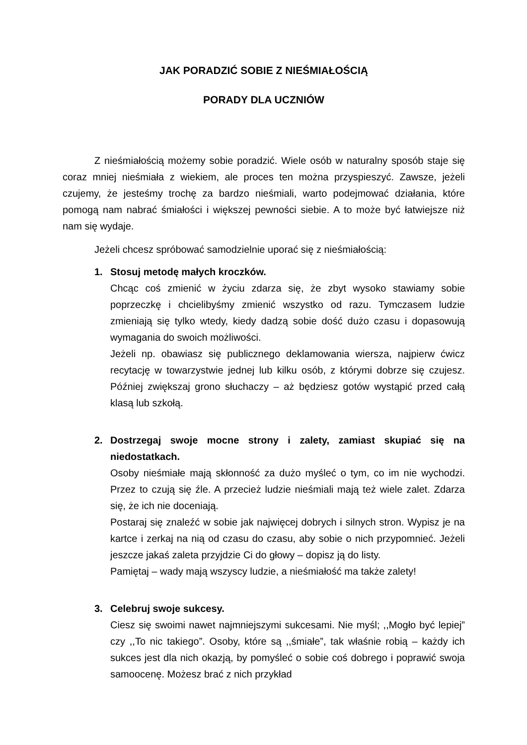JAK PORADZIĆ SOBIE Z NIEŚMIAŁOŚCIĄ
PORADY DLA UCZNIÓW
Z nieśmiałością możemy sobie poradzić. Wiele osób w naturalny sposób staje się coraz mniej nieśmiała z wiekiem, ale proces ten można przyspieszyć. Zawsze, jeżeli czujemy, że jesteśmy trochę za bardzo nieśmiali, warto podejmować działania, które pomogą nam nabrać śmiałości i większej pewności siebie. A to może być łatwiejsze niż nam się wydaje.
Jeżeli chcesz spróbować samodzielnie uporać się z nieśmiałością:
1. Stosuj metodę małych kroczków.
Chcąc coś zmienić w życiu zdarza się, że zbyt wysoko stawiamy sobie poprzeczkę i chcielibyśmy zmienić wszystko od razu. Tymczasem ludzie zmieniają się tylko wtedy, kiedy dadzą sobie dość dużo czasu i dopasowują wymagania do swoich możliwości.
Jeżeli np. obawiasz się publicznego deklamowania wiersza, najpierw ćwicz recytację w towarzystwie jednej lub kilku osób, z którymi dobrze się czujesz. Później zwiększaj grono słuchaczy – aż będziesz gotów wystąpić przed całą klasą lub szkołą.
2. Dostrzegaj swoje mocne strony i zalety, zamiast skupiać się na niedostatkach.
Osoby nieśmiałe mają skłonność za dużo myśleć o tym, co im nie wychodzi. Przez to czują się źle. A przecież ludzie nieśmiali mają też wiele zalet. Zdarza się, że ich nie doceniają.
Postaraj się znaleźć w sobie jak najwięcej dobrych i silnych stron. Wypisz je na kartce i zerkaj na nią od czasu do czasu, aby sobie o nich przypomnieć. Jeżeli jeszcze jakaś zaleta przyjdzie Ci do głowy – dopisz ją do listy.
Pamiętaj – wady mają wszyscy ludzie, a nieśmiałość ma także zalety!
3. Celebruj swoje sukcesy.
Ciesz się swoimi nawet najmniejszymi sukcesami. Nie myśl; ,,Mogło być lepiej” czy ,,To nic takiego”. Osoby, które są ,,śmiałe”, tak właśnie robią – każdy ich sukces jest dla nich okazją, by pomyśleć o sobie coś dobrego i poprawić swoja samoocenę. Możesz brać z nich przykład